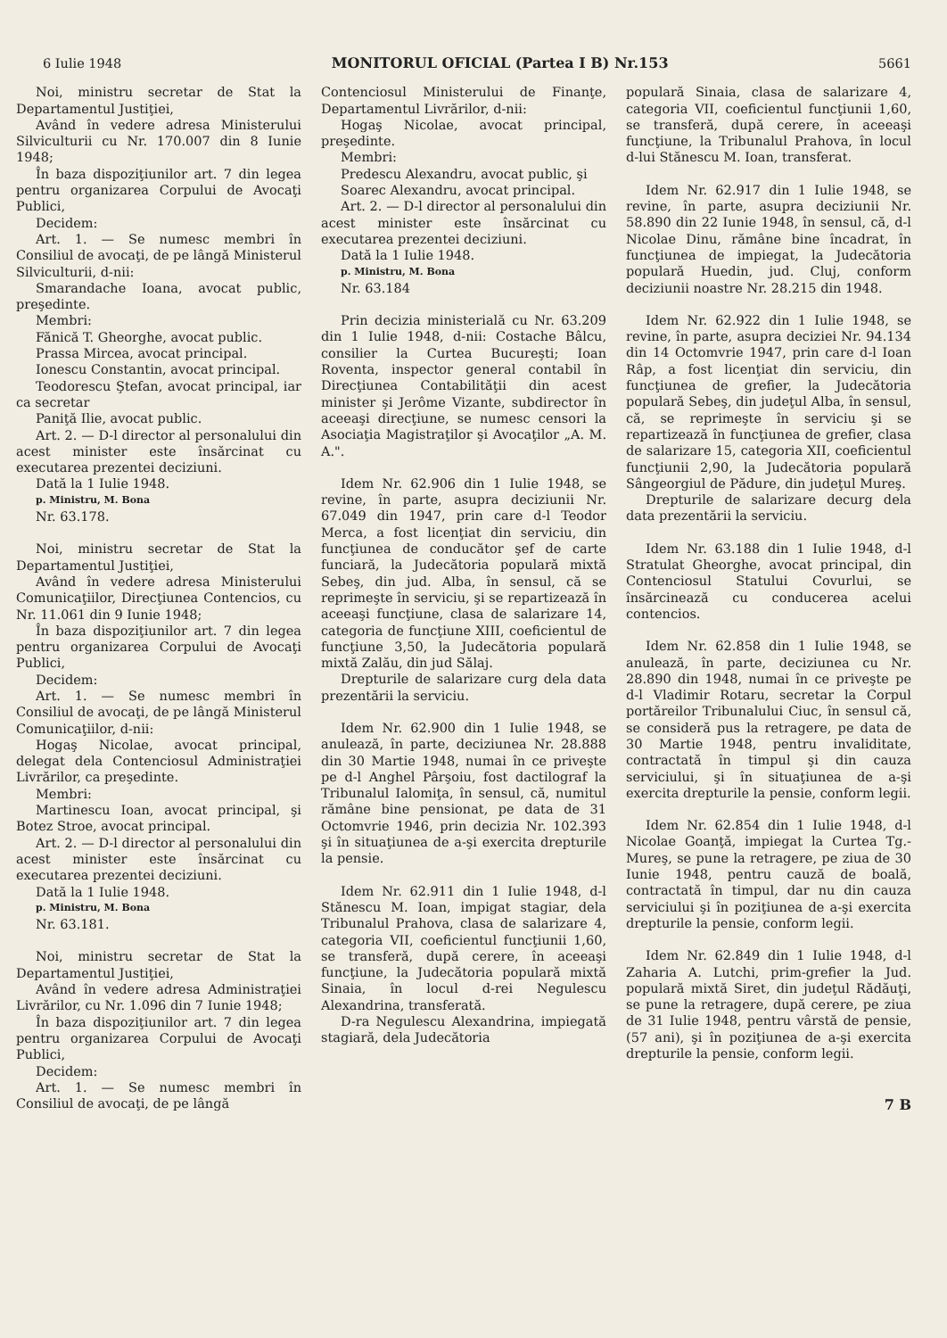6 Iulie 1948 MONITORUL OFICIAL (Partea I B) Nr.153 5661
Noi, ministru secretar de Stat la Departamentul Justiţiei,
Având în vedere adresa Ministerului Silviculturii cu Nr. 170.007 din 8 Iunie 1948;
În baza dispoziţiunilor art. 7 din legea pentru organizarea Corpului de Avocaţi Publici,
Decidem:
Art. 1. — Se numesc membri în Consiliul de avocaţi, de pe lângă Ministerul Silviculturii, d-nii:
Smarandache Ioana, avocat public, preşedinte.
Membri:
Fănică T. Gheorghe, avocat public.
Prassa Mircea, avocat principal.
Ionescu Constantin, avocat principal.
Teodorescu Ştefan, avocat principal, iar ca secretar
Paniţă Ilie, avocat public.
Art. 2. — D-l director al personalului din acest minister este însărcinat cu executarea prezentei deciziuni.
Dată la 1 Iulie 1948.
p. Ministru, M. Bona
Nr. 63.178.
Noi, ministru secretar de Stat la Departamentul Justiţiei,
Având în vedere adresa Ministerului Comunicaţiilor, Direcţiunea Contencios, cu Nr. 11.061 din 9 Iunie 1948;
În baza dispoziţiunilor art. 7 din legea pentru organizarea Corpului de Avocaţi Publici,
Decidem:
Art. 1. — Se numesc membri în Consiliul de avocaţi, de pe lângă Ministerul Comunicaţiilor, d-nii:
Hogaş Nicolae, avocat principal, delegat dela Contenciosul Administraţiei Livrărilor, ca preşedinte.
Membri:
Martinescu Ioan, avocat principal, şi Botez Stroe, avocat principal.
Art. 2. — D-l director al personalului din acest minister este însărcinat cu executarea prezentei deciziuni.
Dată la 1 Iulie 1948.
p. Ministru, M. Bona
Nr. 63.181.
Noi, ministru secretar de Stat la Departamentul Justiţiei,
Având în vedere adresa Administraţiei Livrărilor, cu Nr. 1.096 din 7 Iunie 1948;
În baza dispoziţiunilor art. 7 din legea pentru organizarea Corpului de Avocaţi Publici,
Decidem:
Art. 1. — Se numesc membri în Consiliul de avocaţi, de pe lângă
Contenciosul Ministerului de Finanţe, Departamentul Livrărilor, d-nii:
Hogaş Nicolae, avocat principal, preşedinte.
Membri:
Predescu Alexandru, avocat public, şi
Soarec Alexandru, avocat principal.
Art. 2. — D-l director al personalului din acest minister este însărcinat cu executarea prezentei deciziuni.
Dată la 1 Iulie 1948.
p. Ministru, M. Bona
Nr. 63.184
Prin decizia ministerială cu Nr. 63.209 din 1 Iulie 1948, d-nii: Costache Bâlcu, consilier la Curtea Bucureşti; Ioan Roventa, inspector general contabil în Direcţiunea Contabilităţii din acest minister şi Jerôme Vizante, subdirector în aceeaşi direcţiune, se numesc censori la Asociaţia Magistraţilor şi Avocaţilor „A. M. A.".
Idem Nr. 62.906 din 1 Iulie 1948, se revine, în parte, asupra deciziunii Nr. 67.049 din 1947, prin care d-l Teodor Merca, a fost licenţiat din serviciu, din funcţiunea de conducător şef de carte funciară, la Judecătoria populară mixtă Sebeş, din jud. Alba, în sensul, că se reprimeşte în serviciu, şi se repartizează în aceeaşi funcţiune, clasa de salarizare 14, categoria de funcţiune XIII, coeficientul de funcţiune 3,50, la Judecătoria populară mixtă Zalău, din jud Sălaj.
Drepturile de salarizare curg dela data prezentării la serviciu.
Idem Nr. 62.900 din 1 Iulie 1948, se anulează, în parte, deciziunea Nr. 28.888 din 30 Martie 1948, numai în ce priveşte pe d-l Anghel Pârşoiu, fost dactilograf la Tribunalul Ialomiţa, în sensul, că, numitul rămâne bine pensionat, pe data de 31 Octomvrie 1946, prin decizia Nr. 102.393 şi în situaţiunea de a-şi exercita drepturile la pensie.
Idem Nr. 62.911 din 1 Iulie 1948, d-l Stănescu M. Ioan, impigat stagiar, dela Tribunalul Prahova, clasa de salarizare 4, categoria VII, coeficientul funcţiunii 1,60, se transferă, după cerere, în aceeaşi funcţiune, la Judecătoria populară mixtă Sinaia, în locul d-rei Negulescu Alexandrina, transferată.
D-ra Negulescu Alexandrina, impiegată stagiară, dela Judecătoria
populară Sinaia, clasa de salarizare 4, categoria VII, coeficientul funcţiunii 1,60, se transferă, după cerere, în aceeaşi funcţiune, la Tribunalul Prahova, în locul d-lui Stănescu M. Ioan, transferat.
Idem Nr. 62.917 din 1 Iulie 1948, se revine, în parte, asupra deciziunii Nr. 58.890 din 22 Iunie 1948, în sensul, că, d-l Nicolae Dinu, rămâne bine încadrat, în funcţiunea de impiegat, la Judecătoria populară Huedin, jud. Cluj, conform deciziunii noastre Nr. 28.215 din 1948.
Idem Nr. 62.922 din 1 Iulie 1948, se revine, în parte, asupra deciziei Nr. 94.134 din 14 Octomvrie 1947, prin care d-l Ioan Râp, a fost licenţiat din serviciu, din funcţiunea de grefier, la Judecătoria populară Sebeş, din judeţul Alba, în sensul, că, se reprimeşte în serviciu şi se repartizează în funcţiunea de grefier, clasa de salarizare 15, categoria XII, coeficientul funcţiunii 2,90, la Judecătoria populară Sângeorgiul de Pădure, din judeţul Mureş.
Drepturile de salarizare decurg dela data prezentării la serviciu.
Idem Nr. 63.188 din 1 Iulie 1948, d-l Stratulat Gheorghe, avocat principal, din Contenciosul Statului Covurlui, se însărcinează cu conducerea acelui contencios.
Idem Nr. 62.858 din 1 Iulie 1948, se anulează, în parte, deciziunea cu Nr. 28.890 din 1948, numai în ce priveşte pe d-l Vladimir Rotaru, secretar la Corpul portăreilor Tribunalului Ciuc, în sensul că, se consideră pus la retragere, pe data de 30 Martie 1948, pentru invaliditate, contractată în timpul şi din cauza serviciului, şi în situaţiunea de a-şi exercita drepturile la pensie, conform legii.
Idem Nr. 62.854 din 1 Iulie 1948, d-l Nicolae Goanţă, impiegat la Curtea Tg.-Mureş, se pune la retragere, pe ziua de 30 Iunie 1948, pentru cauză de boală, contractată în timpul, dar nu din cauza serviciului şi în poziţiunea de a-şi exercita drepturile la pensie, conform legii.
Idem Nr. 62.849 din 1 Iulie 1948, d-l Zaharia A. Lutchi, prim-grefier la Jud. populară mixtă Siret, din judeţul Rădăuţi, se pune la retragere, după cerere, pe ziua de 31 Iulie 1948, pentru vârstă de pensie, (57 ani), şi în poziţiunea de a-şi exercita drepturile la pensie, conform legii.
7 B